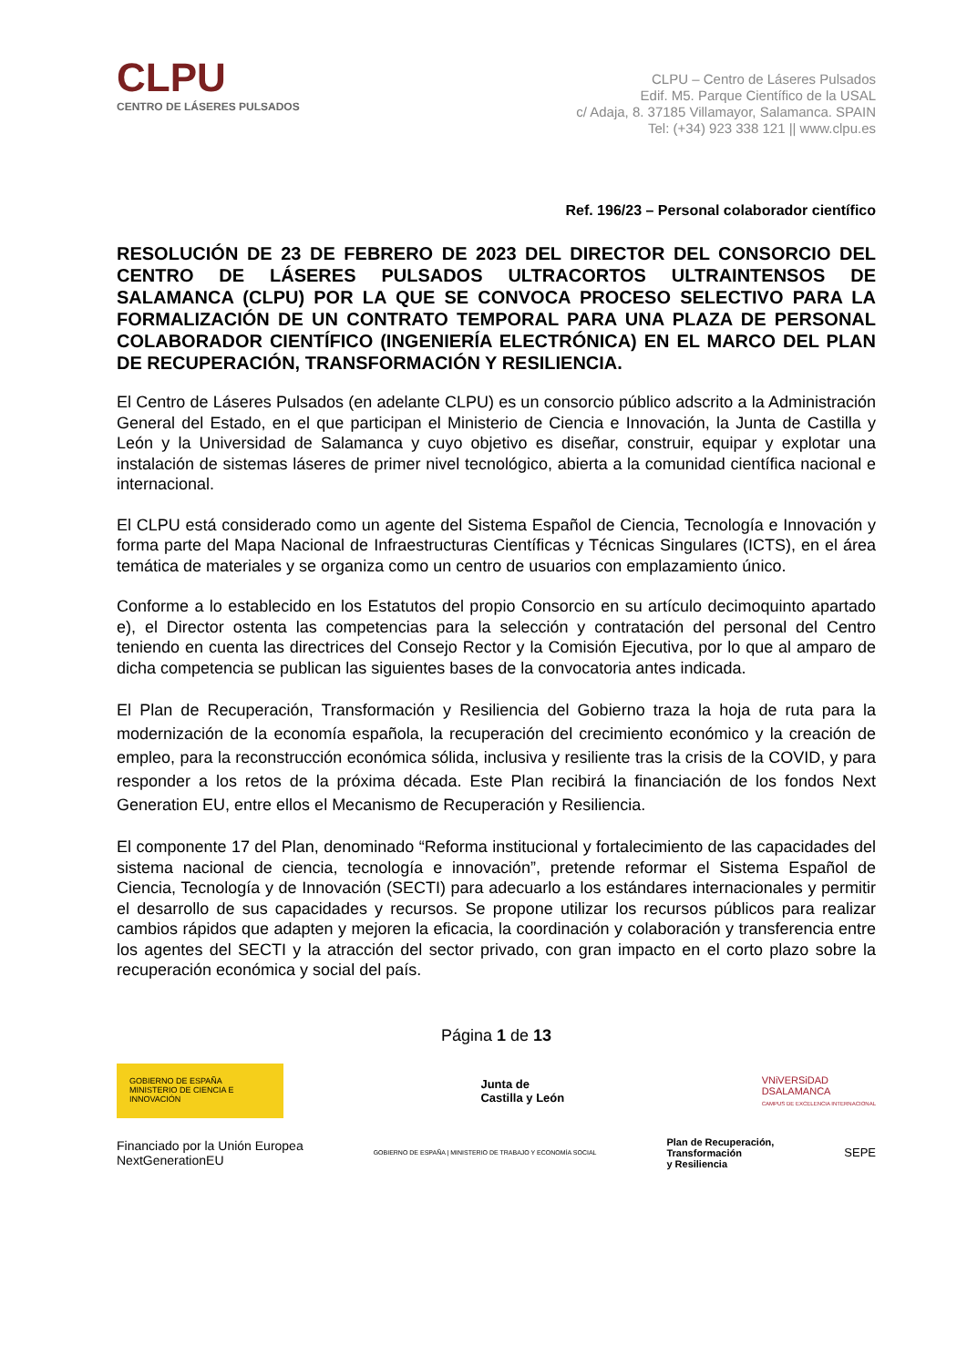CLPU
CENTRO DE LÁSERES PULSADOS
CLPU – Centro de Láseres Pulsados
Edif. M5. Parque Científico de la USAL
c/ Adaja, 8. 37185 Villamayor, Salamanca. SPAIN
Tel: (+34) 923 338 121 || www.clpu.es
Ref. 196/23 – Personal colaborador científico
RESOLUCIÓN DE 23 DE FEBRERO DE 2023 DEL DIRECTOR DEL CONSORCIO DEL CENTRO DE LÁSERES PULSADOS ULTRACORTOS ULTRAINTENSOS DE SALAMANCA (CLPU) POR LA QUE SE CONVOCA PROCESO SELECTIVO PARA LA FORMALIZACIÓN DE UN CONTRATO TEMPORAL PARA UNA PLAZA DE PERSONAL COLABORADOR CIENTÍFICO (INGENIERÍA ELECTRÓNICA) EN EL MARCO DEL PLAN DE RECUPERACIÓN, TRANSFORMACIÓN Y RESILIENCIA.
El Centro de Láseres Pulsados (en adelante CLPU) es un consorcio público adscrito a la Administración General del Estado, en el que participan el Ministerio de Ciencia e Innovación, la Junta de Castilla y León y la Universidad de Salamanca y cuyo objetivo es diseñar, construir, equipar y explotar una instalación de sistemas láseres de primer nivel tecnológico, abierta a la comunidad científica nacional e internacional.
El CLPU está considerado como un agente del Sistema Español de Ciencia, Tecnología e Innovación y forma parte del Mapa Nacional de Infraestructuras Científicas y Técnicas Singulares (ICTS), en el área temática de materiales y se organiza como un centro de usuarios con emplazamiento único.
Conforme a lo establecido en los Estatutos del propio Consorcio en su artículo decimoquinto apartado e), el Director ostenta las competencias para la selección y contratación del personal del Centro teniendo en cuenta las directrices del Consejo Rector y la Comisión Ejecutiva, por lo que al amparo de dicha competencia se publican las siguientes bases de la convocatoria antes indicada.
El Plan de Recuperación, Transformación y Resiliencia del Gobierno traza la hoja de ruta para la modernización de la economía española, la recuperación del crecimiento económico y la creación de empleo, para la reconstrucción económica sólida, inclusiva y resiliente tras la crisis de la COVID, y para responder a los retos de la próxima década. Este Plan recibirá la financiación de los fondos Next Generation EU, entre ellos el Mecanismo de Recuperación y Resiliencia.
El componente 17 del Plan, denominado “Reforma institucional y fortalecimiento de las capacidades del sistema nacional de ciencia, tecnología e innovación”, pretende reformar el Sistema Español de Ciencia, Tecnología y de Innovación (SECTI) para adecuarlo a los estándares internacionales y permitir el desarrollo de sus capacidades y recursos. Se propone utilizar los recursos públicos para realizar cambios rápidos que adapten y mejoren la eficacia, la coordinación y colaboración y transferencia entre los agentes del SECTI y la atracción del sector privado, con gran impacto en el corto plazo sobre la recuperación económica y social del país.
Página 1 de 13
GOBIERNO DE ESPAÑA MINISTERIO DE CIENCIA E INNOVACIÓN
Junta de
Castilla y León
VNiVERSiDAD
DSALAMANCA
CAMPUS DE EXCELENCIA INTERNACIONAL
Financiado por la Unión Europea
NextGenerationEU
GOBIERNO DE ESPAÑA | MINISTERIO DE TRABAJO Y ECONOMÍA SOCIAL
Plan de Recuperación,
Transformación
y Resiliencia
SEPE